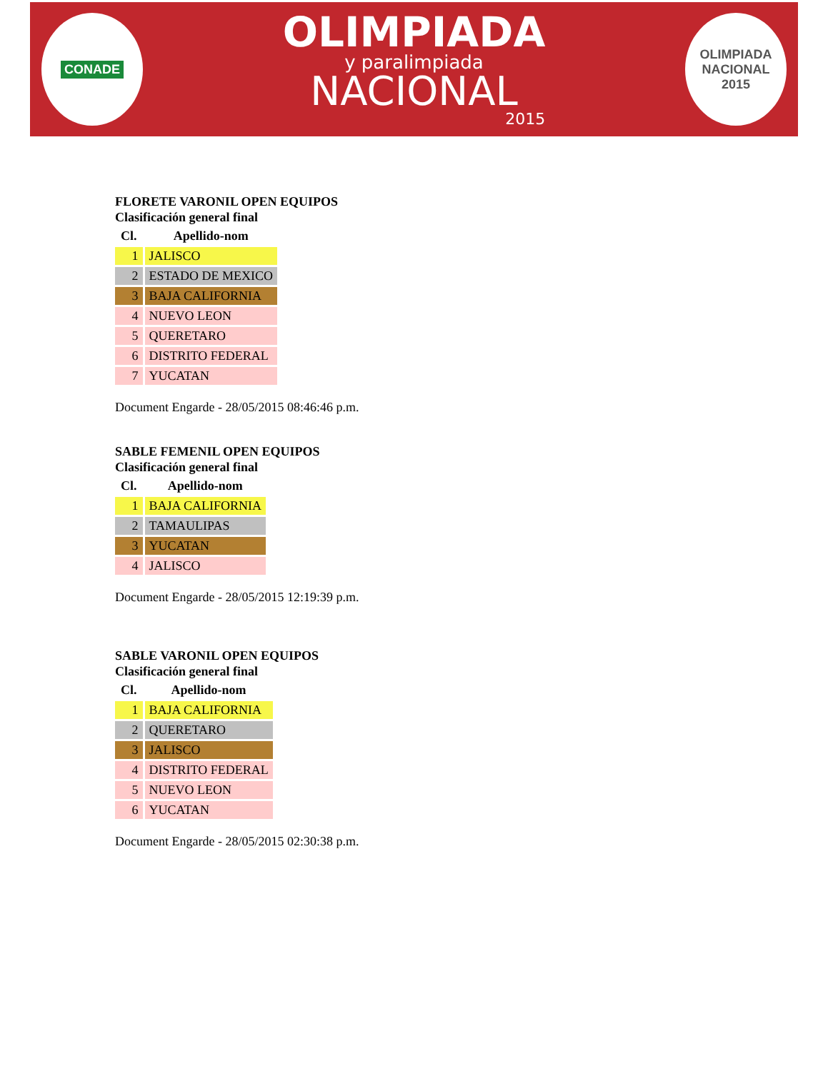CONADE
OLIMPIADA
y paralimpiada
NACIONAL
2015
OLIMPIADA
NACIONAL
2015
FLORETE VARONIL OPEN EQUIPOS
Clasificación general final
| Cl. | Apellido-nom |
| --- | --- |
| 1 | JALISCO |
| 2 | ESTADO DE MEXICO |
| 3 | BAJA CALIFORNIA |
| 4 | NUEVO LEON |
| 5 | QUERETARO |
| 6 | DISTRITO FEDERAL |
| 7 | YUCATAN |
Document Engarde - 28/05/2015 08:46:46 p.m.
SABLE FEMENIL OPEN EQUIPOS
Clasificación general final
| Cl. | Apellido-nom |
| --- | --- |
| 1 | BAJA CALIFORNIA |
| 2 | TAMAULIPAS |
| 3 | YUCATAN |
| 4 | JALISCO |
Document Engarde - 28/05/2015 12:19:39 p.m.
SABLE VARONIL OPEN EQUIPOS
Clasificación general final
| Cl. | Apellido-nom |
| --- | --- |
| 1 | BAJA CALIFORNIA |
| 2 | QUERETARO |
| 3 | JALISCO |
| 4 | DISTRITO FEDERAL |
| 5 | NUEVO LEON |
| 6 | YUCATAN |
Document Engarde - 28/05/2015 02:30:38 p.m.